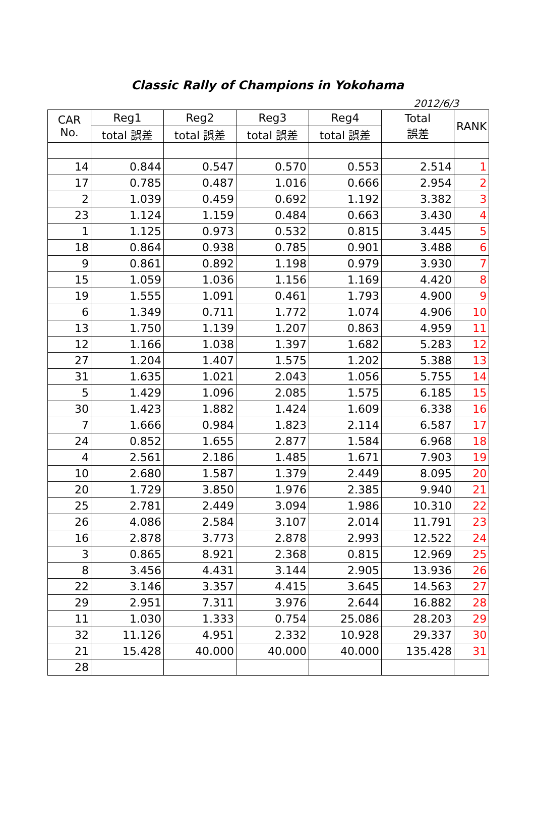Classic Rally of Champions in Yokohama
2012/6/3
| CAR No. | Reg1 | Reg2 | Reg3 | Reg4 | Total 誤差 | RANK |
| --- | --- | --- | --- | --- | --- | --- |
| | total 誤差 | total 誤差 | total 誤差 | total 誤差 | | |
| 14 | 0.844 | 0.547 | 0.570 | 0.553 | 2.514 | 1 |
| 17 | 0.785 | 0.487 | 1.016 | 0.666 | 2.954 | 2 |
| 2 | 1.039 | 0.459 | 0.692 | 1.192 | 3.382 | 3 |
| 23 | 1.124 | 1.159 | 0.484 | 0.663 | 3.430 | 4 |
| 1 | 1.125 | 0.973 | 0.532 | 0.815 | 3.445 | 5 |
| 18 | 0.864 | 0.938 | 0.785 | 0.901 | 3.488 | 6 |
| 9 | 0.861 | 0.892 | 1.198 | 0.979 | 3.930 | 7 |
| 15 | 1.059 | 1.036 | 1.156 | 1.169 | 4.420 | 8 |
| 19 | 1.555 | 1.091 | 0.461 | 1.793 | 4.900 | 9 |
| 6 | 1.349 | 0.711 | 1.772 | 1.074 | 4.906 | 10 |
| 13 | 1.750 | 1.139 | 1.207 | 0.863 | 4.959 | 11 |
| 12 | 1.166 | 1.038 | 1.397 | 1.682 | 5.283 | 12 |
| 27 | 1.204 | 1.407 | 1.575 | 1.202 | 5.388 | 13 |
| 31 | 1.635 | 1.021 | 2.043 | 1.056 | 5.755 | 14 |
| 5 | 1.429 | 1.096 | 2.085 | 1.575 | 6.185 | 15 |
| 30 | 1.423 | 1.882 | 1.424 | 1.609 | 6.338 | 16 |
| 7 | 1.666 | 0.984 | 1.823 | 2.114 | 6.587 | 17 |
| 24 | 0.852 | 1.655 | 2.877 | 1.584 | 6.968 | 18 |
| 4 | 2.561 | 2.186 | 1.485 | 1.671 | 7.903 | 19 |
| 10 | 2.680 | 1.587 | 1.379 | 2.449 | 8.095 | 20 |
| 20 | 1.729 | 3.850 | 1.976 | 2.385 | 9.940 | 21 |
| 25 | 2.781 | 2.449 | 3.094 | 1.986 | 10.310 | 22 |
| 26 | 4.086 | 2.584 | 3.107 | 2.014 | 11.791 | 23 |
| 16 | 2.878 | 3.773 | 2.878 | 2.993 | 12.522 | 24 |
| 3 | 0.865 | 8.921 | 2.368 | 0.815 | 12.969 | 25 |
| 8 | 3.456 | 4.431 | 3.144 | 2.905 | 13.936 | 26 |
| 22 | 3.146 | 3.357 | 4.415 | 3.645 | 14.563 | 27 |
| 29 | 2.951 | 7.311 | 3.976 | 2.644 | 16.882 | 28 |
| 11 | 1.030 | 1.333 | 0.754 | 25.086 | 28.203 | 29 |
| 32 | 11.126 | 4.951 | 2.332 | 10.928 | 29.337 | 30 |
| 21 | 15.428 | 40.000 | 40.000 | 40.000 | 135.428 | 31 |
| 28 | | | | | | |